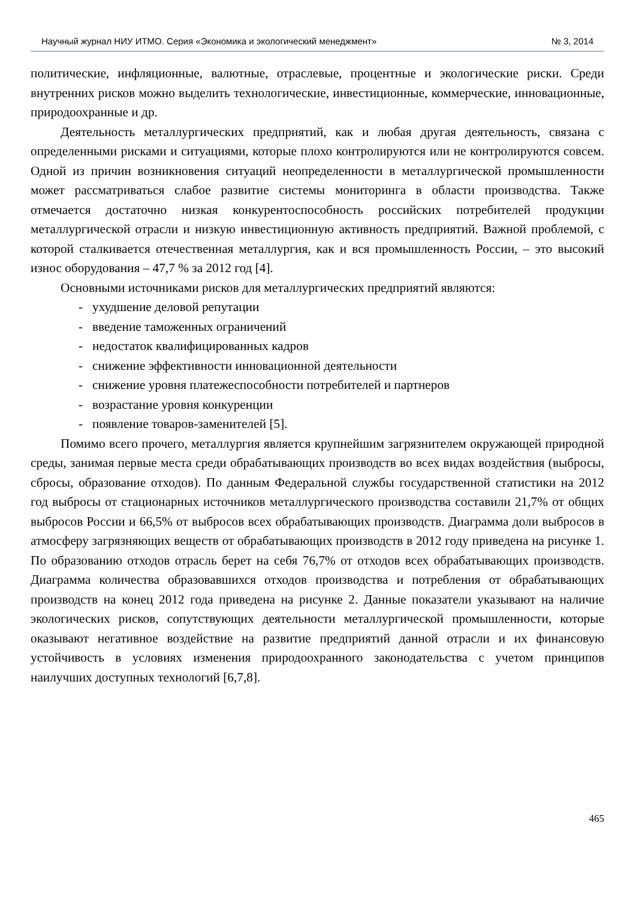Научный журнал НИУ ИТМО. Серия «Экономика и экологический менеджмент» № 3, 2014
политические, инфляционные, валютные, отраслевые, процентные и экологические риски. Среди внутренних рисков можно выделить технологические, инвестиционные, коммерческие, инновационные, природоохранные и др.
Деятельность металлургических предприятий, как и любая другая деятельность, связана с определенными рисками и ситуациями, которые плохо контролируются или не контролируются совсем. Одной из причин возникновения ситуаций неопределенности в металлургической промышленности может рассматриваться слабое развитие системы мониторинга в области производства. Также отмечается достаточно низкая конкурентоспособность российских потребителей продукции металлургической отрасли и низкую инвестиционную активность предприятий. Важной проблемой, с которой сталкивается отечественная металлургия, как и вся промышленность России, – это высокий износ оборудования – 47,7 % за 2012 год [4].
Основными источниками рисков для металлургических предприятий являются:
- ухудшение деловой репутации
- введение таможенных ограничений
- недостаток квалифицированных кадров
- снижение эффективности инновационной деятельности
- снижение уровня платежеспособности потребителей и партнеров
- возрастание уровня конкуренции
- появление товаров-заменителей [5].
Помимо всего прочего, металлургия является крупнейшим загрязнителем окружающей природной среды, занимая первые места среди обрабатывающих производств во всех видах воздействия (выбросы, сбросы, образование отходов). По данным Федеральной службы государственной статистики на 2012 год выбросы от стационарных источников металлургического производства составили 21,7% от общих выбросов России и 66,5% от выбросов всех обрабатывающих производств. Диаграмма доли выбросов в атмосферу загрязняющих веществ от обрабатывающих производств в 2012 году приведена на рисунке 1. По образованию отходов отрасль берет на себя 76,7% от отходов всех обрабатывающих производств. Диаграмма количества образовавшихся отходов производства и потребления от обрабатывающих производств на конец 2012 года приведена на рисунке 2. Данные показатели указывают на наличие экологических рисков, сопутствующих деятельности металлургической промышленности, которые оказывают негативное воздействие на развитие предприятий данной отрасли и их финансовую устойчивость в условиях изменения природоохранного законодательства с учетом принципов наилучших доступных технологий [6,7,8].
465